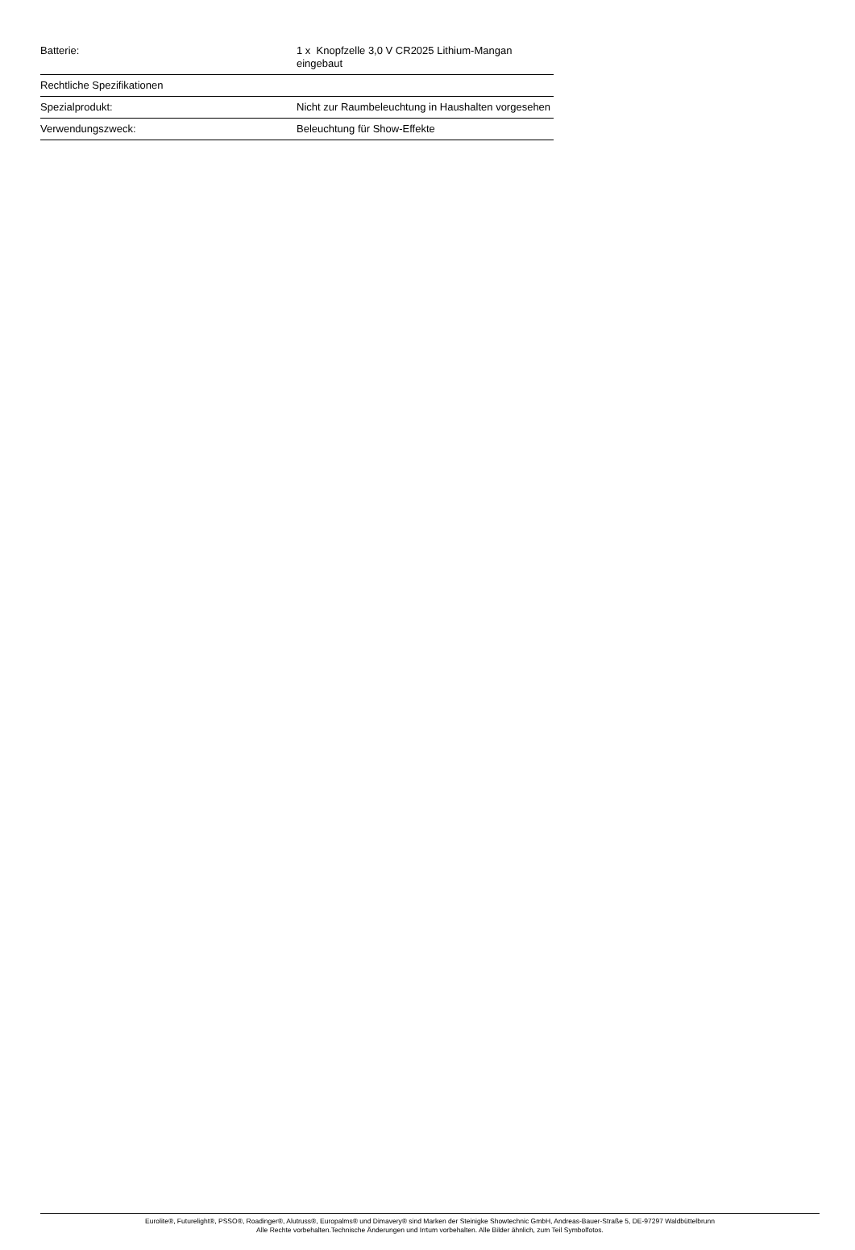| Batterie: | 1 x Knopfzelle 3,0 V CR2025 Lithium-Mangan eingebaut |
| Rechtliche Spezifikationen | |
| Spezialprodukt: | Nicht zur Raumbeleuchtung in Haushalten vorgesehen |
| Verwendungszweck: | Beleuchtung für Show-Effekte |
Eurolite®, Futurelight®, PSSO®, Roadinger®, Alutruss®, Europalms® und Dimavery® sind Marken der Steinigke Showtechnic GmbH, Andreas-Bauer-Straße 5, DE-97297 Waldbüttelbrunn
Alle Rechte vorbehalten.Technische Änderungen und Irrtum vorbehalten. Alle Bilder ähnlich, zum Teil Symbolfotos.